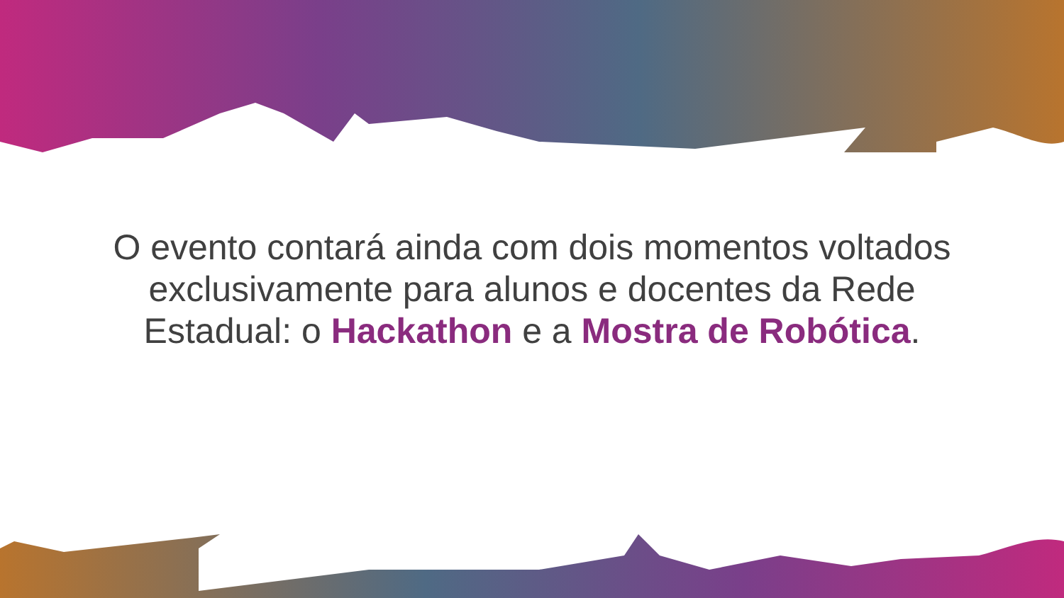O evento contará ainda com dois momentos voltados exclusivamente para alunos e docentes da Rede Estadual: o Hackathon e a Mostra de Robótica.